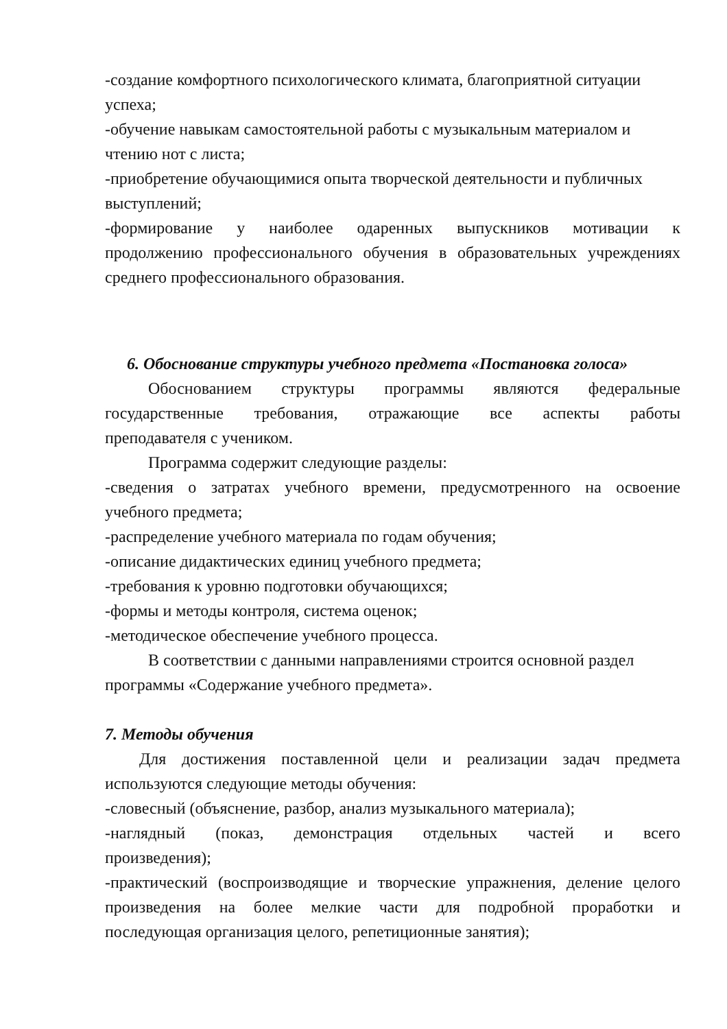-создание комфортного психологического климата, благоприятной ситуации
успеха;
-обучение навыкам самостоятельной работы с музыкальным материалом и
чтению нот с листа;
-приобретение обучающимися опыта творческой деятельности и публичных
выступлений;
-формирование у наиболее одаренных выпускников мотивации к
продолжению профессионального обучения в образовательных учреждениях
среднего профессионального образования.
6. Обоснование структуры учебного предмета «Постановка голоса»
Обоснованием структуры программы являются федеральные
государственные требования, отражающие все аспекты работы
преподавателя с учеником.
Программа содержит следующие разделы:
-сведения о затратах учебного времени, предусмотренного на освоение
учебного предмета;
-распределение учебного материала по годам обучения;
-описание дидактических единиц учебного предмета;
-требования к уровню подготовки обучающихся;
-формы и методы контроля, система оценок;
-методическое обеспечение учебного процесса.
В соответствии с данными направлениями строится основной раздел
программы «Содержание учебного предмета».
7. Методы обучения
Для достижения поставленной цели и реализации задач предмета
используются следующие методы обучения:
-словесный (объяснение, разбор, анализ музыкального материала);
-наглядный (показ, демонстрация отдельных частей и всего
произведения);
-практический (воспроизводящие и творческие упражнения, деление целого
произведения на более мелкие части для подробной проработки и
последующая организация целого, репетиционные занятия);